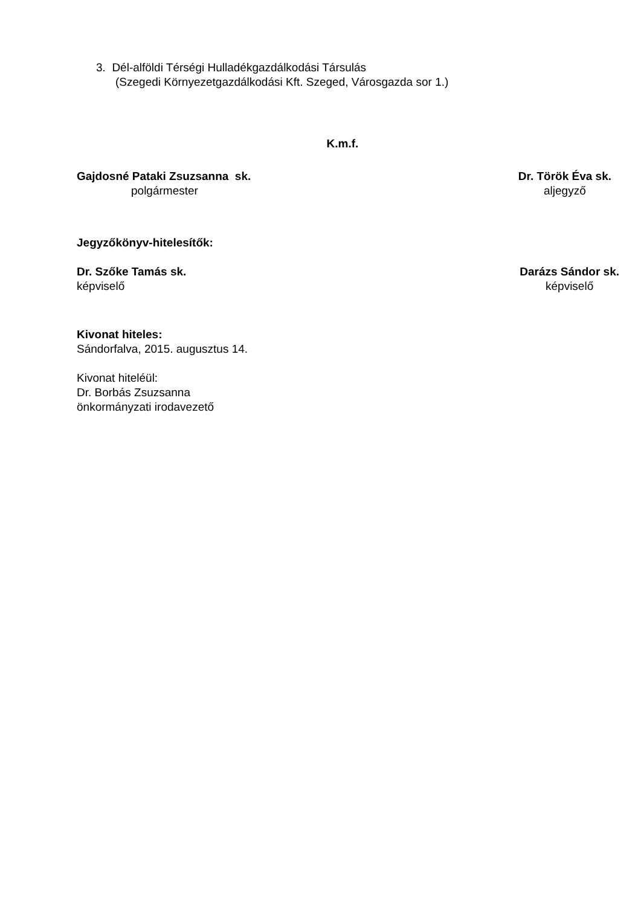3. Dél-alföldi Térségi Hulladékgazdálkodási Társulás
(Szegedi Környezetgazdálkodási Kft. Szeged, Városgazda sor 1.)
K.m.f.
Gajdosné Pataki Zsuzsanna sk.
polgármester
Dr. Török Éva sk.
aljegyző
Jegyzőkönyv-hitelesítők:
Dr. Szőke Tamás sk.
képviselő
Darázs Sándor sk.
képviselő
Kivonat hiteles:
Sándorfalva, 2015. augusztus 14.
Kivonat hiteléül:
Dr. Borbás Zsuzsanna
önkormányzati irodavezető